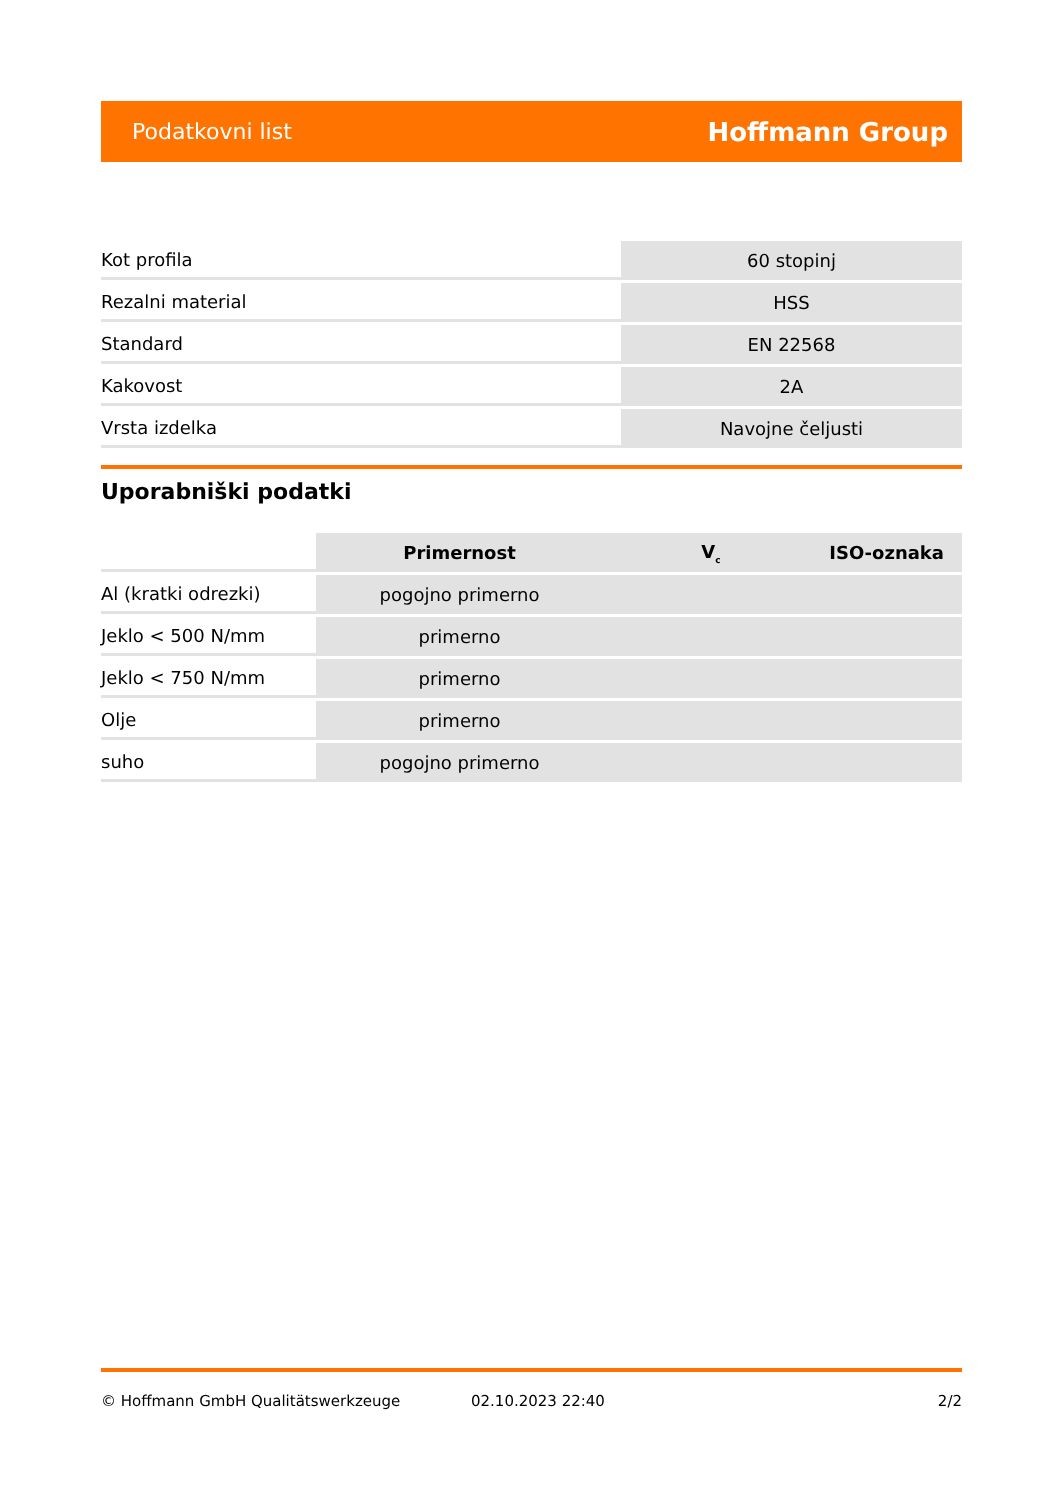Podatkovni list Hoffmann Group
| Kot profila | 60 stopinj |
| Rezalni material | HSS |
| Standard | EN 22568 |
| Kakovost | 2A |
| Vrsta izdelka | Navojne čeljusti |
Uporabniški podatki
| | Primernost | V<sub>c</sub> | ISO-oznaka |
| Al (kratki odrezki) | pogojno primerno | | |
| Jeklo < 500 N/mm | primerno | | |
| Jeklo < 750 N/mm | primerno | | |
| Olje | primerno | | |
| suho | pogojno primerno | | |
© Hoffmann GmbH Qualitätswerkzeuge 02.10.2023 22:40 2/2